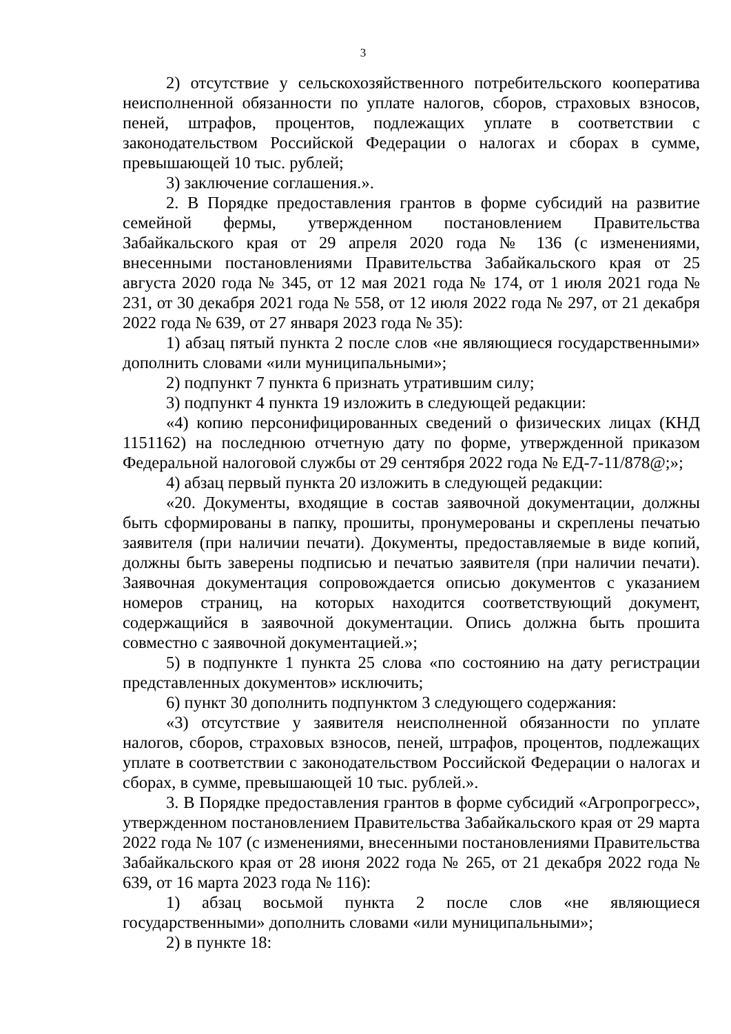3
2) отсутствие у сельскохозяйственного потребительского кооператива неисполненной обязанности по уплате налогов, сборов, страховых взносов, пеней, штрафов, процентов, подлежащих уплате в соответствии с законодательством Российской Федерации о налогах и сборах в сумме, превышающей 10 тыс. рублей;
3) заключение соглашения.».
2. В Порядке предоставления грантов в форме субсидий на развитие семейной фермы, утвержденном постановлением Правительства Забайкальского края от 29 апреля 2020 года № 136 (с изменениями, внесенными постановлениями Правительства Забайкальского края от 25 августа 2020 года № 345, от 12 мая 2021 года № 174, от 1 июля 2021 года № 231, от 30 декабря 2021 года № 558, от 12 июля 2022 года № 297, от 21 декабря 2022 года № 639, от 27 января 2023 года № 35):
1) абзац пятый пункта 2 после слов «не являющиеся государственными» дополнить словами «или муниципальными»;
2) подпункт 7 пункта 6 признать утратившим силу;
3) подпункт 4 пункта 19 изложить в следующей редакции:
«4) копию персонифицированных сведений о физических лицах (КНД 1151162) на последнюю отчетную дату по форме, утвержденной приказом Федеральной налоговой службы от 29 сентября 2022 года № ЕД-7-11/878@;»;
4) абзац первый пункта 20 изложить в следующей редакции:
«20. Документы, входящие в состав заявочной документации, должны быть сформированы в папку, прошиты, пронумерованы и скреплены печатью заявителя (при наличии печати). Документы, предоставляемые в виде копий, должны быть заверены подписью и печатью заявителя (при наличии печати). Заявочная документация сопровождается описью документов с указанием номеров страниц, на которых находится соответствующий документ, содержащийся в заявочной документации. Опись должна быть прошита совместно с заявочной документацией.»;
5) в подпункте 1 пункта 25 слова «по состоянию на дату регистрации представленных документов» исключить;
6) пункт 30 дополнить подпунктом 3 следующего содержания:
«3) отсутствие у заявителя неисполненной обязанности по уплате налогов, сборов, страховых взносов, пеней, штрафов, процентов, подлежащих уплате в соответствии с законодательством Российской Федерации о налогах и сборах, в сумме, превышающей 10 тыс. рублей.».
3. В Порядке предоставления грантов в форме субсидий «Агропрогресс», утвержденном постановлением Правительства Забайкальского края от 29 марта 2022 года № 107 (с изменениями, внесенными постановлениями Правительства Забайкальского края от 28 июня 2022 года № 265, от 21 декабря 2022 года № 639, от 16 марта 2023 года № 116):
1) абзац восьмой пункта 2 после слов «не являющиеся государственными» дополнить словами «или муниципальными»;
2) в пункте 18: